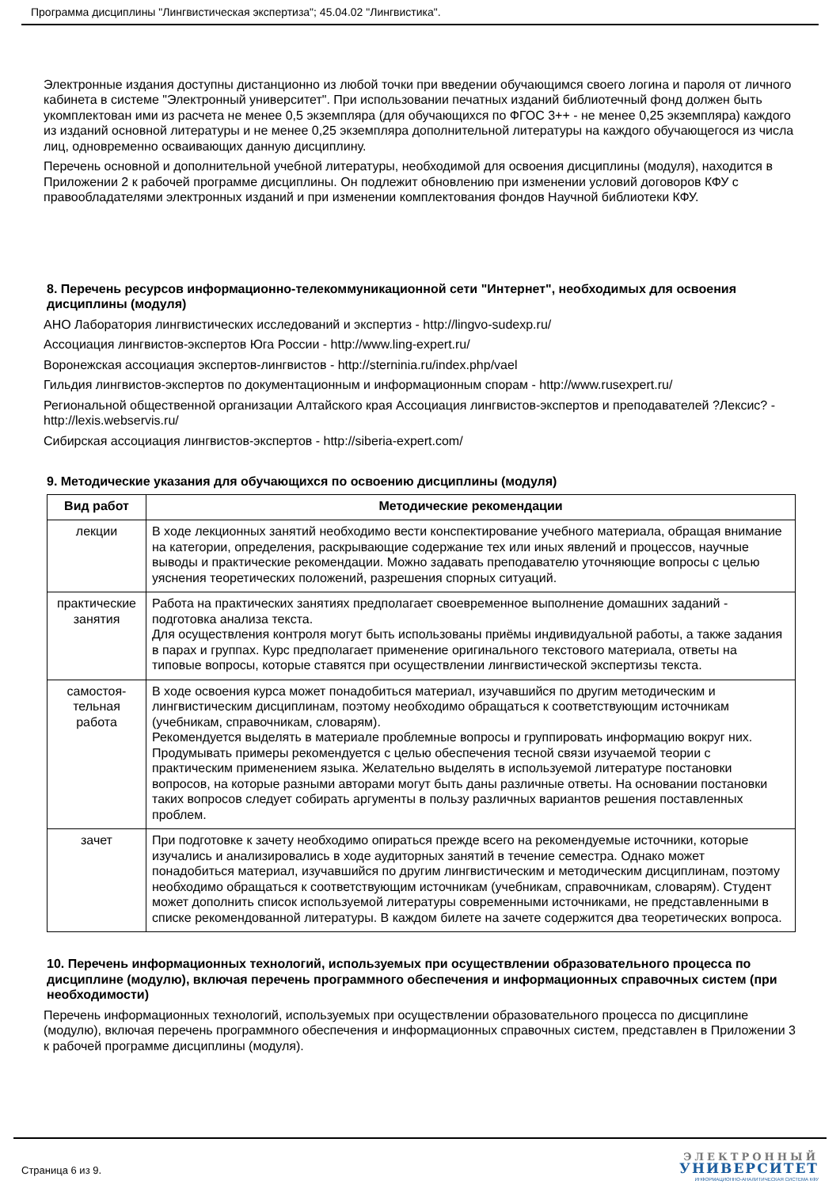Программа дисциплины "Лингвистическая экспертиза"; 45.04.02 "Лингвистика".
Электронные издания доступны дистанционно из любой точки при введении обучающимся своего логина и пароля от личного кабинета в системе "Электронный университет". При использовании печатных изданий библиотечный фонд должен быть укомплектован ими из расчета не менее 0,5 экземпляра (для обучающихся по ФГОС 3++ - не менее 0,25 экземпляра) каждого из изданий основной литературы и не менее 0,25 экземпляра дополнительной литературы на каждого обучающегося из числа лиц, одновременно осваивающих данную дисциплину.
Перечень основной и дополнительной учебной литературы, необходимой для освоения дисциплины (модуля), находится в Приложении 2 к рабочей программе дисциплины. Он подлежит обновлению при изменении условий договоров КФУ с правообладателями электронных изданий и при изменении комплектования фондов Научной библиотеки КФУ.
8. Перечень ресурсов информационно-телекоммуникационной сети "Интернет", необходимых для освоения дисциплины (модуля)
АНО Лаборатория лингвистических исследований и экспертиз - http://lingvo-sudexp.ru/
Ассоциация лингвистов-экспертов Юга России - http://www.ling-expert.ru/
Воронежская ассоциация экспертов-лингвистов - http://sterninia.ru/index.php/vael
Гильдия лингвистов-экспертов по документационным и информационным спорам - http://www.rusexpert.ru/
Региональной общественной организации Алтайского края Ассоциация лингвистов-экспертов и преподавателей ?Лексис? - http://lexis.webservis.ru/
Сибирская ассоциация лингвистов-экспертов - http://siberia-expert.com/
9. Методические указания для обучающихся по освоению дисциплины (модуля)
| Вид работ | Методические рекомендации |
| --- | --- |
| лекции | В ходе лекционных занятий необходимо вести конспектирование учебного материала, обращая внимание на категории, определения, раскрывающие содержание тех или иных явлений и процессов, научные выводы и практические рекомендации. Можно задавать преподавателю уточняющие вопросы с целью уяснения теоретических положений, разрешения спорных ситуаций. |
| практические занятия | Работа на практических занятиях предполагает своевременное выполнение домашних заданий - подготовка анализа текста. Для осуществления контроля могут быть использованы приёмы индивидуальной работы, а также задания в парах и группах. Курс предполагает применение оригинального текстового материала, ответы на типовые вопросы, которые ставятся при осуществлении лингвистической экспертизы текста. |
| самостоя- тельная работа | В ходе освоения курса может понадобиться материал, изучавшийся по другим методическим и лингвистическим дисциплинам, поэтому необходимо обращаться к соответствующим источникам (учебникам, справочникам, словарям). Рекомендуется выделять в материале проблемные вопросы и группировать информацию вокруг них. Продумывать примеры рекомендуется с целью обеспечения тесной связи изучаемой теории с практическим применением языка. Желательно выделять в используемой литературе постановки вопросов, на которые разными авторами могут быть даны различные ответы. На основании постановки таких вопросов следует собирать аргументы в пользу различных вариантов решения поставленных проблем. |
| зачет | При подготовке к зачету необходимо опираться прежде всего на рекомендуемые источники, которые изучались и анализировались в ходе аудиторных занятий в течение семестра. Однако может понадобиться материал, изучавшийся по другим лингвистическим и методическим дисциплинам, поэтому необходимо обращаться к соответствующим источникам (учебникам, справочникам, словарям). Студент может дополнить список используемой литературы современными источниками, не представленными в списке рекомендованной литературы. В каждом билете на зачете содержится два теоретических вопроса. |
10. Перечень информационных технологий, используемых при осуществлении образовательного процесса по дисциплине (модулю), включая перечень программного обеспечения и информационных справочных систем (при необходимости)
Перечень информационных технологий, используемых при осуществлении образовательного процесса по дисциплине (модулю), включая перечень программного обеспечения и информационных справочных систем, представлен в Приложении 3 к рабочей программе дисциплины (модуля).
Страница 6 из 9.
ЭЛЕКТРОННЫЙ
УНИВЕРСИТЕТ
ИНФОРМАЦИОННО-АНАЛИТИЧЕСКАЯ СИСТЕМА КФУ